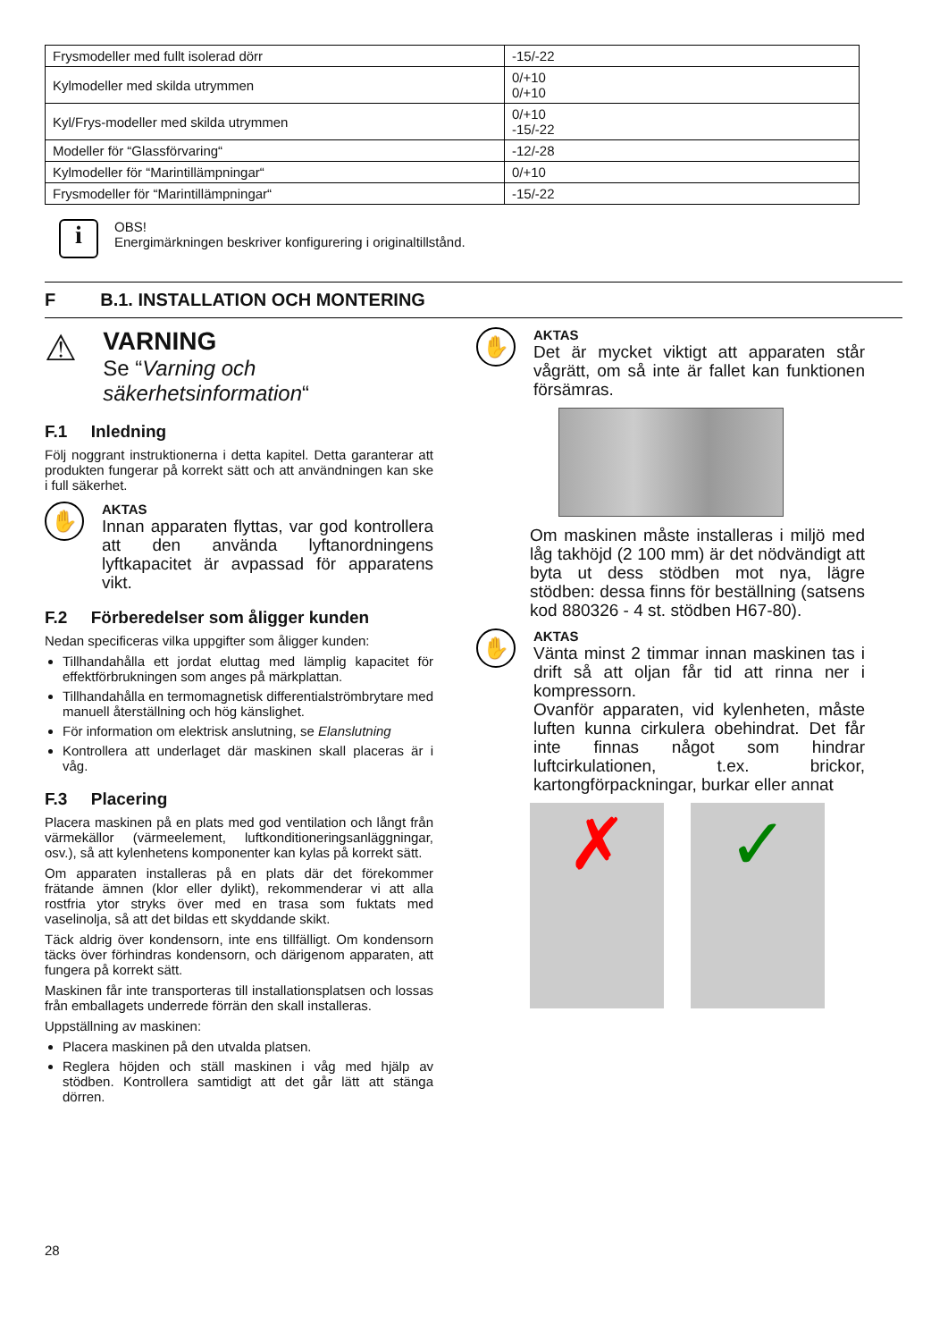| Frysmodeller med fullt isolerad dörr | -15/-22 |
| Kylmodeller med skilda utrymmen | 0/+10 0/+10 |
| Kyl/Frys-modeller med skilda utrymmen | 0/+10 -15/-22 |
| Modeller för “Glassförvaring“ | -12/-28 |
| Kylmodeller för “Marintillämpningar“ | 0/+10 |
| Frysmodeller för “Marintillämpningar“ | -15/-22 |
i
OBS!
Energimärkningen beskriver konfigurering i originaltillstånd.
F B.1. INSTALLATION OCH MONTERING
⚠
VARNING
Se “Varning och säkerhetsinformation“
F.1 Inledning
Följ noggrant instruktionerna i detta kapitel. Detta garanterar att produkten fungerar på korrekt sätt och att användningen kan ske i full säkerhet.
✋
AKTAS
Innan apparaten flyttas, var god kontrollera att den använda lyftanordningens lyftkapacitet är avpassad för apparatens vikt.
F.2 Förberedelser som åligger kunden
Nedan specificeras vilka uppgifter som åligger kunden:
Tillhandahålla ett jordat eluttag med lämplig kapacitet för effektförbrukningen som anges på märkplattan.
Tillhandahålla en termomagnetisk differentialströmbrytare med manuell återställning och hög känslighet.
För information om elektrisk anslutning, se Elanslutning
Kontrollera att underlaget där maskinen skall placeras är i våg.
F.3 Placering
Placera maskinen på en plats med god ventilation och långt från värmekällor (värmeelement, luftkonditioneringsanläggningar, osv.), så att kylenhetens komponenter kan kylas på korrekt sätt.
Om apparaten installeras på en plats där det förekommer frätande ämnen (klor eller dylikt), rekommenderar vi att alla rostfria ytor stryks över med en trasa som fuktats med vaselinolja, så att det bildas ett skyddande skikt.
Täck aldrig över kondensorn, inte ens tillfälligt. Om kondensorn täcks över förhindras kondensorn, och därigenom apparaten, att fungera på korrekt sätt.
Maskinen får inte transporteras till installationsplatsen och lossas från emballagets underrede förrän den skall installeras.
Uppställning av maskinen:
Placera maskinen på den utvalda platsen.
Reglera höjden och ställ maskinen i våg med hjälp av stödben. Kontrollera samtidigt att det går lätt att stänga dörren.
✋
AKTAS
Det är mycket viktigt att apparaten står vågrätt, om så inte är fallet kan funktionen försämras.
Om maskinen måste installeras i miljö med låg takhöjd (2 100 mm) är det nödvändigt att byta ut dess stödben mot nya, lägre stödben: dessa finns för beställning (satsens kod 880326 - 4 st. stödben H67-80).
✋
AKTAS
Vänta minst 2 timmar innan maskinen tas i drift så att oljan får tid att rinna ner i kompressorn.
Ovanför apparaten, vid kylenheten, måste luften kunna cirkulera obehindrat. Det får inte finnas något som hindrar luftcirkulationen, t.ex. brickor, kartongförpackningar, burkar eller annat
✗ ✓
28